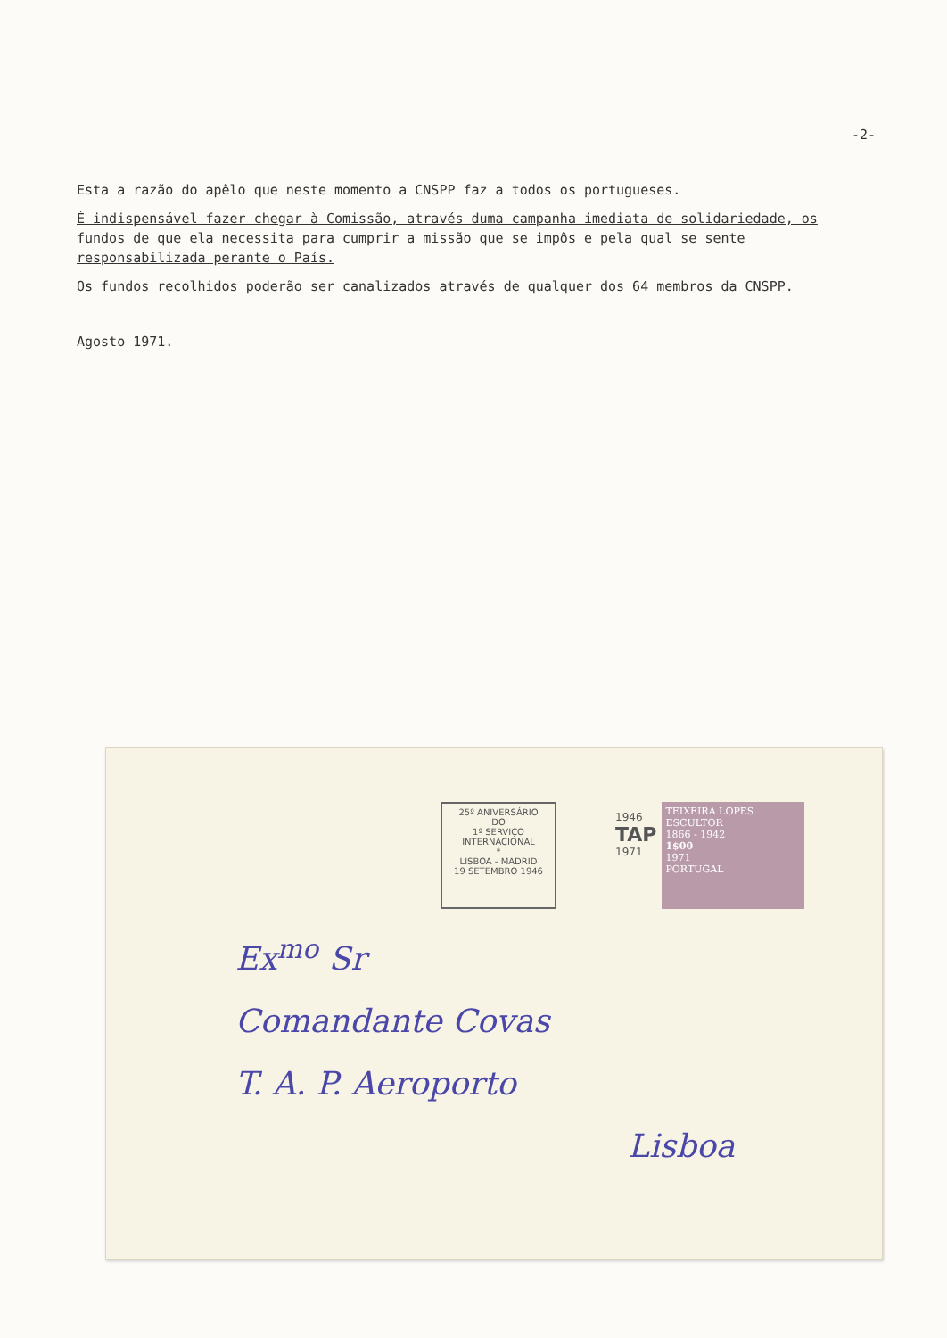-2-
Esta a razão do apêlo que neste momento a CNSPP faz a todos os portugueses.
É indispensável fazer chegar à Comissão, através duma campanha imediata de solidariedade, os fundos de que ela necessita para cumprir a missão que se impôs e pela qual se sente responsabilizada perante o País.
Os fundos recolhidos poderão ser canalizados através de qualquer dos 64 membros da CNSPP.
Agosto 1971.
25º ANIVERSÁRIO
DO
1º SERVIÇO INTERNACIONAL
*
LISBOA - MADRID
19 SETEMBRO 1946
1946
TAP
1971
TEIXEIRA LOPES
ESCULTOR
1866 - 1942
1$00
1971
PORTUGAL
Ex<sup>mo</sup> Sr
Comandante Covas
T. A. P. Aeroporto
Lisboa